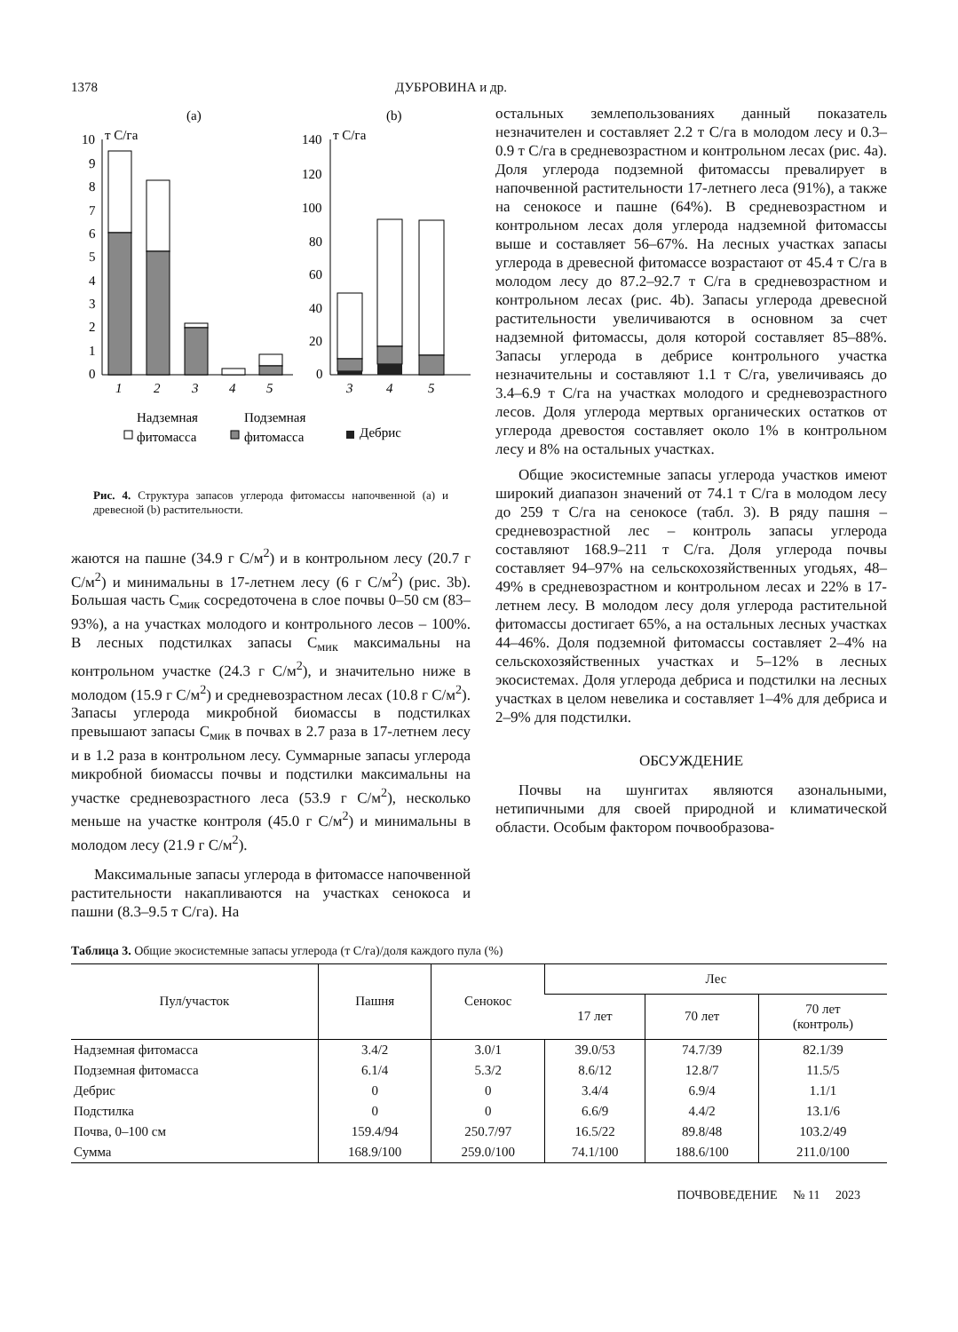1378 ДУБРОВИНА и др.
(a)
(b)
т С/га
т С/га
10
9
8
7
6
5
4
3
2
1
0
1
2
3
4
5
140
120
100
80
60
40
20
0
3
4
5
Надземная
фитомасса
Подземная
фитомасса
Дебрис
Рис. 4. Структура запасов углерода фитомассы напочвенной (а) и древесной (b) растительности.
жаются на пашне (34.9 г С/м<sup>2</sup>) и в контрольном лесу (20.7 г С/м<sup>2</sup>) и минимальны в 17-летнем лесу (6 г С/м<sup>2</sup>) (рис. 3b). Большая часть С<sub>мик</sub> сосредоточена в слое почвы 0–50 см (83–93%), а на участках молодого и контрольного лесов – 100%. В лесных подстилках запасы С<sub>мик</sub> максимальны на контрольном участке (24.3 г С/м<sup>2</sup>), и значительно ниже в молодом (15.9 г С/м<sup>2</sup>) и средневозрастном лесах (10.8 г С/м<sup>2</sup>). Запасы углерода микробной биомассы в подстилках превышают запасы С<sub>мик</sub> в почвах в 2.7 раза в 17-летнем лесу и в 1.2 раза в контрольном лесу. Суммарные запасы углерода микробной биомассы почвы и подстилки максимальны на участке средневозрастного леса (53.9 г С/м<sup>2</sup>), несколько меньше на участке контроля (45.0 г С/м<sup>2</sup>) и минимальны в молодом лесу (21.9 г С/м<sup>2</sup>).
Максимальные запасы углерода в фитомассе напочвенной растительности накапливаются на участках сенокоса и пашни (8.3–9.5 т С/га). На
остальных землепользованиях данный показатель незначителен и составляет 2.2 т С/га в молодом лесу и 0.3–0.9 т С/га в средневозрастном и контрольном лесах (рис. 4а). Доля углерода подземной фитомассы превалирует в напочвенной растительности 17-летнего леса (91%), а также на сенокосе и пашне (64%). В средневозрастном и контрольном лесах доля углерода надземной фитомассы выше и составляет 56–67%. На лесных участках запасы углерода в древесной фитомассе возрастают от 45.4 т С/га в молодом лесу до 87.2–92.7 т С/га в средневозрастном и контрольном лесах (рис. 4b). Запасы углерода древесной растительности увеличиваются в основном за счет надземной фитомассы, доля которой составляет 85–88%. Запасы углерода в дебрисе контрольного участка незначительны и составляют 1.1 т С/га, увеличиваясь до 3.4–6.9 т С/га на участках молодого и средневозрастного лесов. Доля углерода мертвых органических остатков от углерода древостоя составляет около 1% в контрольном лесу и 8% на остальных участках.
Общие экосистемные запасы углерода участков имеют широкий диапазон значений от 74.1 т С/га в молодом лесу до 259 т С/га на сенокосе (табл. 3). В ряду пашня – средневозрастной лес – контроль запасы углерода составляют 168.9–211 т С/га. Доля углерода почвы составляет 94–97% на сельскохозяйственных угодьях, 48–49% в средневозрастном и контрольном лесах и 22% в 17-летнем лесу. В молодом лесу доля углерода растительной фитомассы достигает 65%, а на остальных лесных участках 44–46%. Доля подземной фитомассы составляет 2–4% на сельскохозяйственных участках и 5–12% в лесных экосистемах. Доля углерода дебриса и подстилки на лесных участках в целом невелика и составляет 1–4% для дебриса и 2–9% для подстилки.
ОБСУЖДЕНИЕ
Почвы на шунгитах являются азональными, нетипичными для своей природной и климатической области. Особым фактором почвообразова-
Таблица 3. Общие экосистемные запасы углерода (т С/га)/доля каждого пула (%)
| Пул/участок | Пашня | Сенокос | Лес | | |
| --- | --- | --- | --- | --- | --- |
| | | | 17 лет | 70 лет | 70 лет (контроль) |
| Надземная фитомасса | 3.4/2 | 3.0/1 | 39.0/53 | 74.7/39 | 82.1/39 |
| Подземная фитомасса | 6.1/4 | 5.3/2 | 8.6/12 | 12.8/7 | 11.5/5 |
| Дебрис | 0 | 0 | 3.4/4 | 6.9/4 | 1.1/1 |
| Подстилка | 0 | 0 | 6.6/9 | 4.4/2 | 13.1/6 |
| Почва, 0–100 см | 159.4/94 | 250.7/97 | 16.5/22 | 89.8/48 | 103.2/49 |
| Сумма | 168.9/100 | 259.0/100 | 74.1/100 | 188.6/100 | 211.0/100 |
ПОЧВОВЕДЕНИЕ № 11 2023